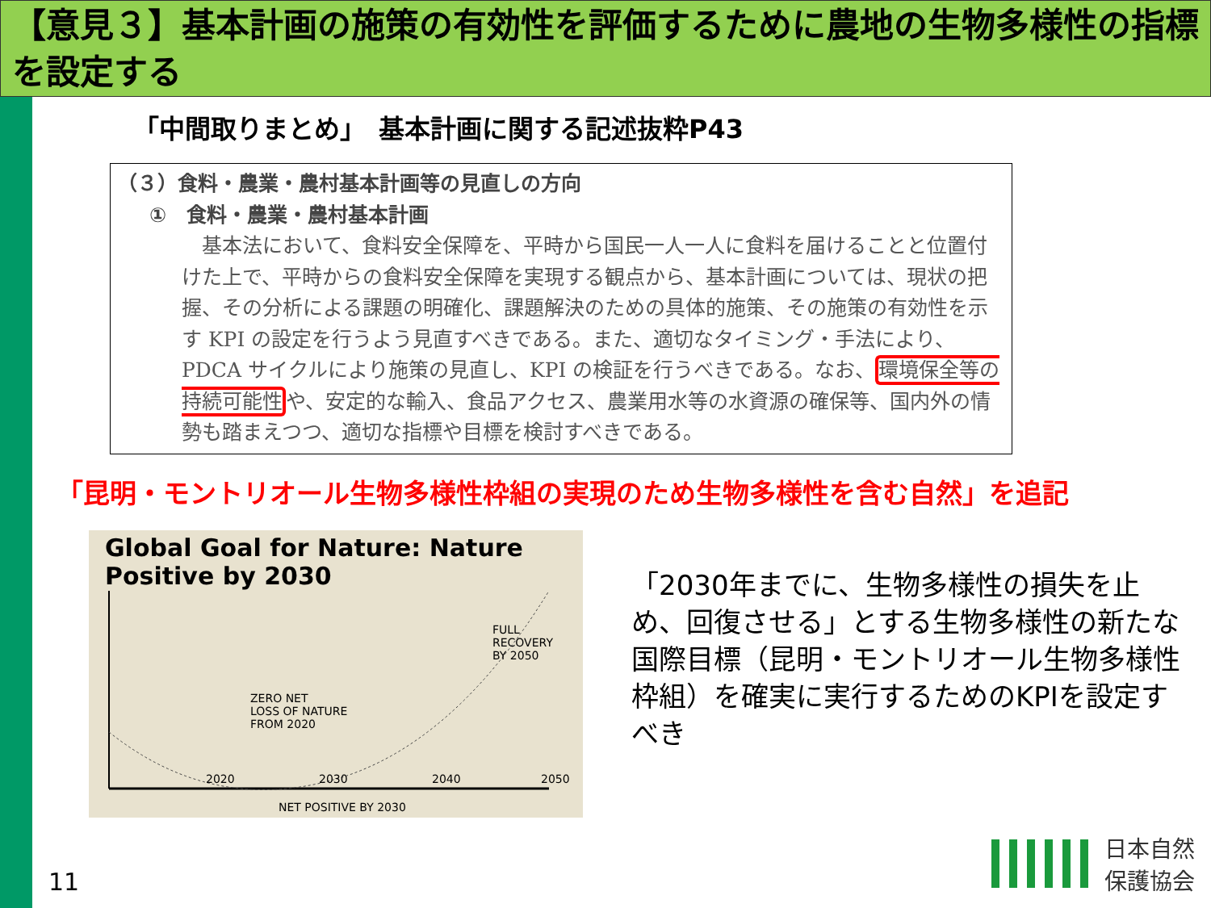【意見３】基本計画の施策の有効性を評価するために農地の生物多様性の指標を設定する
「中間取りまとめ」　基本計画に関する記述抜粋P43
（３）食料・農業・農村基本計画等の見直しの方向
①　食料・農業・農村基本計画
　基本法において、食料安全保障を、平時から国民一人一人に食料を届けることと位置付けた上で、平時からの食料安全保障を実現する観点から、基本計画については、現状の把握、その分析による課題の明確化、課題解決のための具体的施策、その施策の有効性を示す KPI の設定を行うよう見直すべきである。また、適切なタイミング・手法により、PDCA サイクルにより施策の見直し、KPI の検証を行うべきである。なお、環境保全等の持続可能性や、安定的な輸入、食品アクセス、農業用水等の水資源の確保等、国内外の情勢も踏まえつつ、適切な指標や目標を検討すべきである。
「昆明・モントリオール生物多様性枠組の実現のため生物多様性を含む自然」を追記
Global Goal for Nature: Nature Positive by 2030
ZERO NET
LOSS OF NATURE
FROM 2020
FULL
RECOVERY
BY 2050
2020 2030 2040 2050
NET POSITIVE BY 2030
「2030年までに、生物多様性の損失を止め、回復させる」とする生物多様性の新たな国際目標（昆明・モントリオール生物多様性枠組）を確実に実行するためのKPIを設定すべき
11
日本自然
保護協会